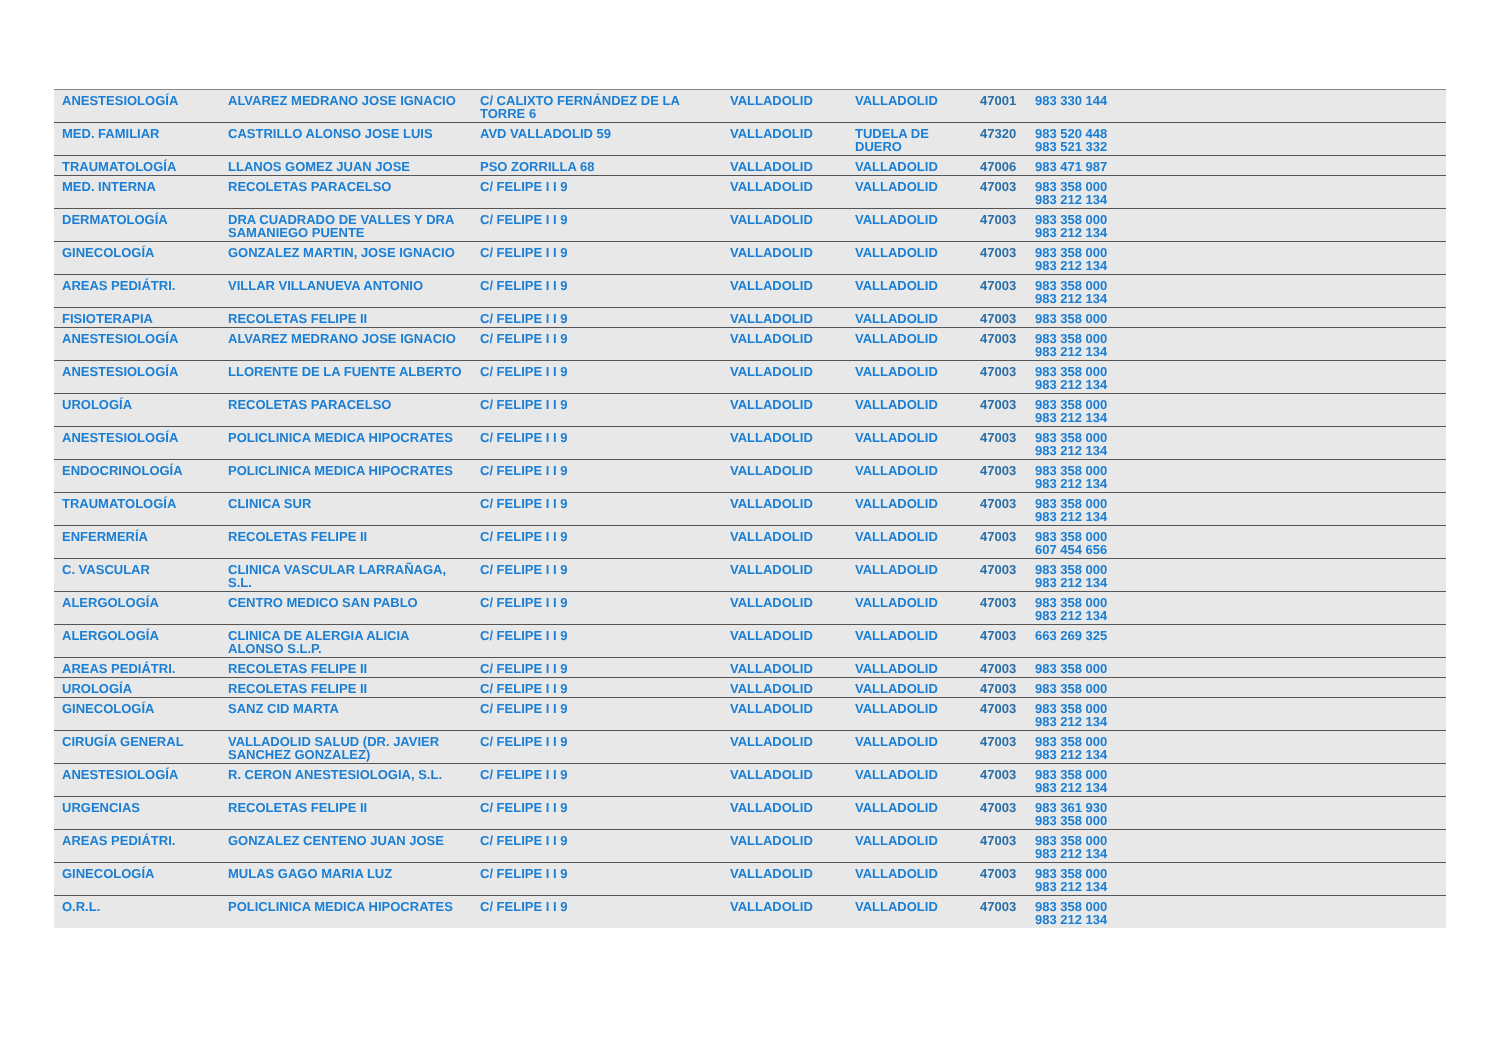| ANESTESIOLOGÍA | ALVAREZ MEDRANO JOSE IGNACIO | C/ CALIXTO FERNÁNDEZ DE LA TORRE 6 | VALLADOLID | VALLADOLID | 47001 | 983 330 144 |
| MED. FAMILIAR | CASTRILLO ALONSO JOSE LUIS | AVD VALLADOLID 59 | VALLADOLID | TUDELA DE DUERO | 47320 | 983 520 448 983 521 332 |
| TRAUMATOLOGÍA | LLANOS GOMEZ JUAN JOSE | PSO ZORRILLA 68 | VALLADOLID | VALLADOLID | 47006 | 983 471 987 |
| MED. INTERNA | RECOLETAS PARACELSO | C/ FELIPE I I 9 | VALLADOLID | VALLADOLID | 47003 | 983 358 000 983 212 134 |
| DERMATOLOGÍA | DRA CUADRADO DE VALLES Y DRA SAMANIEGO PUENTE | C/ FELIPE I I 9 | VALLADOLID | VALLADOLID | 47003 | 983 358 000 983 212 134 |
| GINECOLOGÍA | GONZALEZ MARTIN, JOSE IGNACIO | C/ FELIPE I I 9 | VALLADOLID | VALLADOLID | 47003 | 983 358 000 983 212 134 |
| AREAS PEDIÁTRI. | VILLAR VILLANUEVA ANTONIO | C/ FELIPE I I 9 | VALLADOLID | VALLADOLID | 47003 | 983 358 000 983 212 134 |
| FISIOTERAPIA | RECOLETAS FELIPE II | C/ FELIPE I I 9 | VALLADOLID | VALLADOLID | 47003 | 983 358 000 |
| ANESTESIOLOGÍA | ALVAREZ MEDRANO JOSE IGNACIO | C/ FELIPE I I 9 | VALLADOLID | VALLADOLID | 47003 | 983 358 000 983 212 134 |
| ANESTESIOLOGÍA | LLORENTE DE LA FUENTE ALBERTO | C/ FELIPE I I 9 | VALLADOLID | VALLADOLID | 47003 | 983 358 000 983 212 134 |
| UROLOGÍA | RECOLETAS PARACELSO | C/ FELIPE I I 9 | VALLADOLID | VALLADOLID | 47003 | 983 358 000 983 212 134 |
| ANESTESIOLOGÍA | POLICLINICA MEDICA HIPOCRATES | C/ FELIPE I I 9 | VALLADOLID | VALLADOLID | 47003 | 983 358 000 983 212 134 |
| ENDOCRINOLOGÍA | POLICLINICA MEDICA HIPOCRATES | C/ FELIPE I I 9 | VALLADOLID | VALLADOLID | 47003 | 983 358 000 983 212 134 |
| TRAUMATOLOGÍA | CLINICA SUR | C/ FELIPE I I 9 | VALLADOLID | VALLADOLID | 47003 | 983 358 000 983 212 134 |
| ENFERMERÍA | RECOLETAS FELIPE II | C/ FELIPE I I 9 | VALLADOLID | VALLADOLID | 47003 | 983 358 000 607 454 656 |
| C. VASCULAR | CLINICA VASCULAR LARRAÑAGA, S.L. | C/ FELIPE I I 9 | VALLADOLID | VALLADOLID | 47003 | 983 358 000 983 212 134 |
| ALERGOLOGÍA | CENTRO MEDICO SAN PABLO | C/ FELIPE I I 9 | VALLADOLID | VALLADOLID | 47003 | 983 358 000 983 212 134 |
| ALERGOLOGÍA | CLINICA DE ALERGIA ALICIA ALONSO S.L.P. | C/ FELIPE I I 9 | VALLADOLID | VALLADOLID | 47003 | 663 269 325 |
| AREAS PEDIÁTRI. | RECOLETAS FELIPE II | C/ FELIPE I I 9 | VALLADOLID | VALLADOLID | 47003 | 983 358 000 |
| UROLOGÍA | RECOLETAS FELIPE II | C/ FELIPE I I 9 | VALLADOLID | VALLADOLID | 47003 | 983 358 000 |
| GINECOLOGÍA | SANZ CID MARTA | C/ FELIPE I I 9 | VALLADOLID | VALLADOLID | 47003 | 983 358 000 983 212 134 |
| CIRUGÍA GENERAL | VALLADOLID SALUD (DR. JAVIER SANCHEZ GONZALEZ) | C/ FELIPE I I 9 | VALLADOLID | VALLADOLID | 47003 | 983 358 000 983 212 134 |
| ANESTESIOLOGÍA | R. CERON ANESTESIOLOGIA, S.L. | C/ FELIPE I I 9 | VALLADOLID | VALLADOLID | 47003 | 983 358 000 983 212 134 |
| URGENCIAS | RECOLETAS FELIPE II | C/ FELIPE I I 9 | VALLADOLID | VALLADOLID | 47003 | 983 361 930 983 358 000 |
| AREAS PEDIÁTRI. | GONZALEZ CENTENO JUAN JOSE | C/ FELIPE I I 9 | VALLADOLID | VALLADOLID | 47003 | 983 358 000 983 212 134 |
| GINECOLOGÍA | MULAS GAGO MARIA LUZ | C/ FELIPE I I 9 | VALLADOLID | VALLADOLID | 47003 | 983 358 000 983 212 134 |
| O.R.L. | POLICLINICA MEDICA HIPOCRATES | C/ FELIPE I I 9 | VALLADOLID | VALLADOLID | 47003 | 983 358 000 983 212 134 |